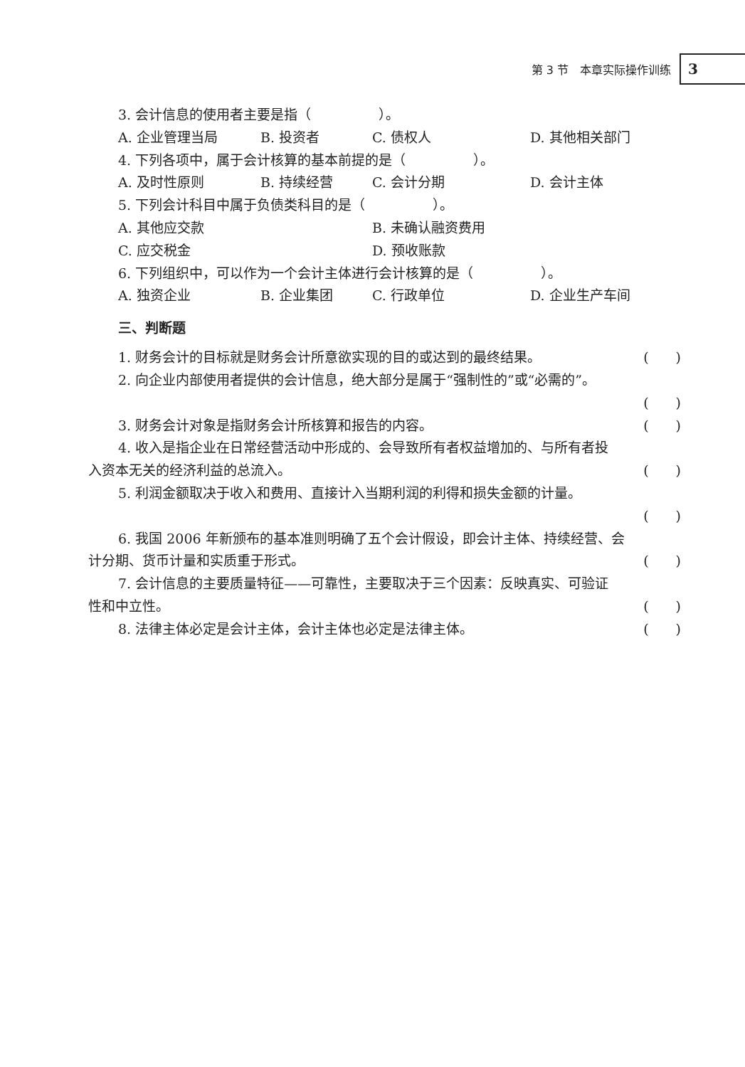第 3 节　本章实际操作训练 3
3. 会计信息的使用者主要是指（　　　　　）。
A. 企业管理当局 B. 投资者 C. 债权人 D. 其他相关部门
4. 下列各项中，属于会计核算的基本前提的是（　　　　　）。
A. 及时性原则 B. 持续经营 C. 会计分期 D. 会计主体
5. 下列会计科目中属于负债类科目的是（　　　　　）。
A. 其他应交款 B. 未确认融资费用 C. 应交税金 D. 预收账款
6. 下列组织中，可以作为一个会计主体进行会计核算的是（　　　　　）。
A. 独资企业 B. 企业集团 C. 行政单位 D. 企业生产车间
三、判断题
1. 财务会计的目标就是财务会计所意欲实现的目的或达到的最终结果。 (　　)
2. 向企业内部使用者提供的会计信息，绝大部分是属于“强制性的”或“必需的”。
(　　)
3. 财务会计对象是指财务会计所核算和报告的内容。 (　　)
4. 收入是指企业在日常经营活动中形成的、会导致所有者权益增加的、与所有者投
入资本无关的经济利益的总流入。 (　　)
5. 利润金额取决于收入和费用、直接计入当期利润的利得和损失金额的计量。
(　　)
6. 我国 2006 年新颁布的基本准则明确了五个会计假设，即会计主体、持续经营、会
计分期、货币计量和实质重于形式。 (　　)
7. 会计信息的主要质量特征——可靠性，主要取决于三个因素：反映真实、可验证
性和中立性。 (　　)
8. 法律主体必定是会计主体，会计主体也必定是法律主体。 (　　)